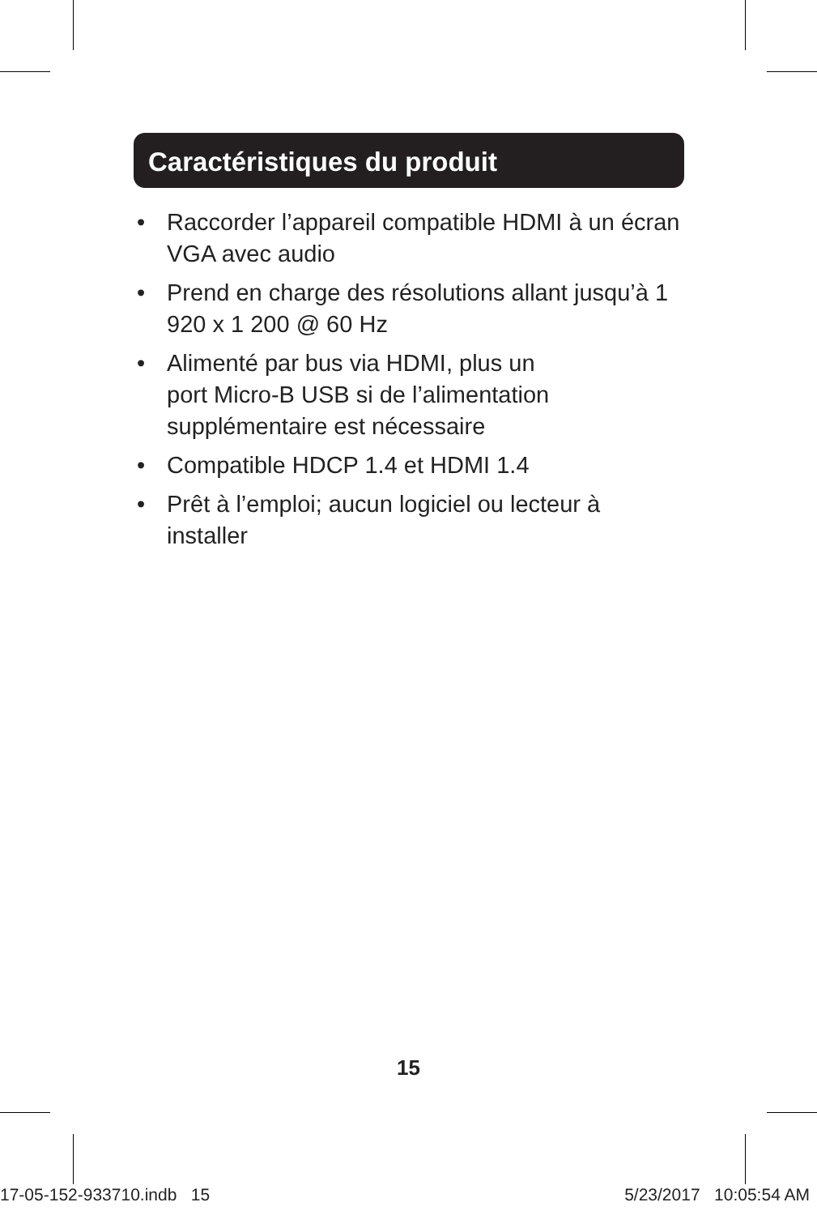Caractéristiques du produit
• Raccorder l’appareil compatible HDMI à un écran VGA avec audio
• Prend en charge des résolutions allant jusqu’à 1 920 x 1 200 @ 60 Hz
• Alimenté par bus via HDMI, plus un
port Micro-B USB si de l’alimentation supplémentaire est nécessaire
• Compatible HDCP 1.4 et HDMI 1.4
• Prêt à l’emploi; aucun logiciel ou lecteur à installer
15
17-05-152-933710.indb 15 5/23/2017 10:05:54 AM